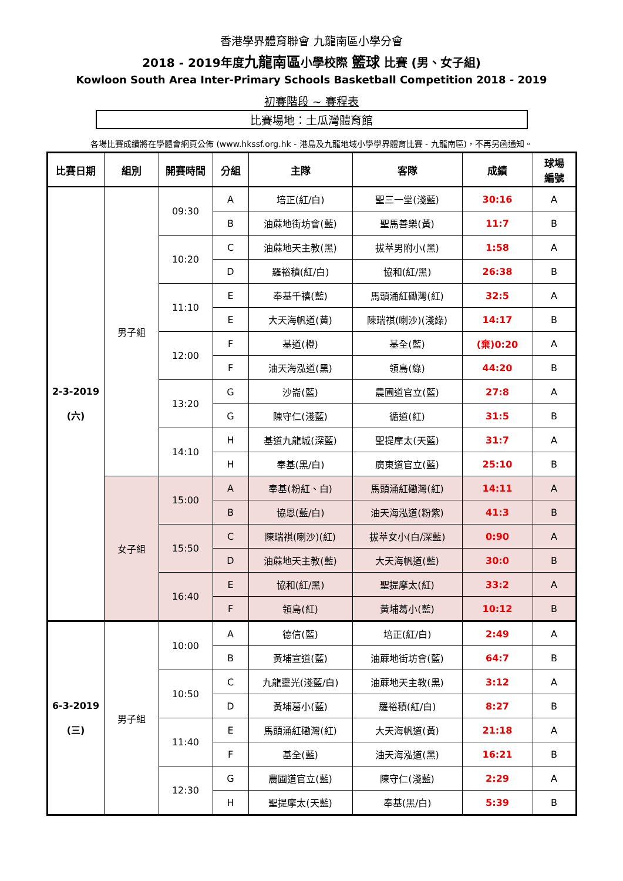香港學界體育聯會 九龍南區小學分會
2018 - 2019年度九龍南區小學校際 籃球 比賽 (男、女子組)
Kowloon South Area Inter-Primary Schools Basketball Competition 2018 - 2019
初賽階段 ~ 賽程表
比賽場地：土瓜灣體育館
各場比賽成績將在學體會網頁公佈 (www.hkssf.org.hk - 港島及九龍地域小學學界體育比賽 - 九龍南區)，不再另函通知。
| 比賽日期 | 組別 | 開賽時間 | 分組 | 主隊 | 客隊 | 成績 | 球場 編號 |
| --- | --- | --- | --- | --- | --- | --- | --- |
| 2-3-2019 (六) | 男子組 | 09:30 | A | 培正(紅/白) | 聖三一堂(淺藍) | 30:16 | A |
| | | | B | 油蔴地街坊會(藍) | 聖馬善樂(黃) | 11:7 | B |
| | | 10:20 | C | 油蔴地天主教(黑) | 拔萃男附小(黑) | 1:58 | A |
| | | | D | 羅裕積(紅/白) | 協和(紅/黑) | 26:38 | B |
| | | 11:10 | E | 奉基千禧(藍) | 馬頭涌紅磡灣(紅) | 32:5 | A |
| | | | E | 大天海帆道(黃) | 陳瑞祺(喇沙)(淺綠) | 14:17 | B |
| | | 12:00 | F | 基道(橙) | 基全(藍) | (棄)0:20 | A |
| | | | F | 油天海泓道(黑) | 領島(綠) | 44:20 | B |
| | | 13:20 | G | 沙崙(藍) | 農圃道官立(藍) | 27:8 | A |
| | | | G | 陳守仁(淺藍) | 循道(紅) | 31:5 | B |
| | | 14:10 | H | 基道九龍城(深藍) | 聖提摩太(天藍) | 31:7 | A |
| | | | H | 奉基(黑/白) | 廣東道官立(藍) | 25:10 | B |
| | 女子組 | 15:00 | A | 奉基(粉紅、白) | 馬頭涌紅磡灣(紅) | 14:11 | A |
| | | | B | 協恩(藍/白) | 油天海泓道(粉紫) | 41:3 | B |
| | | 15:50 | C | 陳瑞祺(喇沙)(紅) | 拔萃女小(白/深藍) | 0:90 | A |
| | | | D | 油蔴地天主教(藍) | 大天海帆道(藍) | 30:0 | B |
| | | 16:40 | E | 協和(紅/黑) | 聖提摩太(紅) | 33:2 | A |
| | | | F | 領島(紅) | 黃埔葛小(藍) | 10:12 | B |
| 6-3-2019 (三) | 男子組 | 10:00 | A | 德信(藍) | 培正(紅/白) | 2:49 | A |
| | | | B | 黃埔宣道(藍) | 油蔴地街坊會(藍) | 64:7 | B |
| | | 10:50 | C | 九龍靈光(淺藍/白) | 油蔴地天主教(黑) | 3:12 | A |
| | | | D | 黃埔葛小(藍) | 羅裕積(紅/白) | 8:27 | B |
| | | 11:40 | E | 馬頭涌紅磡灣(紅) | 大天海帆道(黃) | 21:18 | A |
| | | | F | 基全(藍) | 油天海泓道(黑) | 16:21 | B |
| | | 12:30 | G | 農圃道官立(藍) | 陳守仁(淺藍) | 2:29 | A |
| | | | H | 聖提摩太(天藍) | 奉基(黑/白) | 5:39 | B |